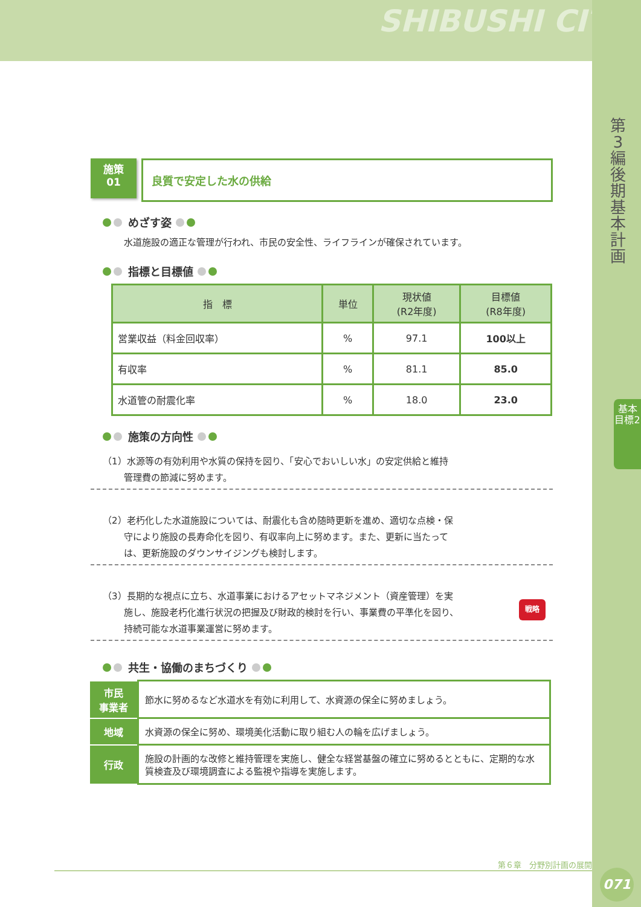SHIBUSHI CITY
第3編 後期基本計画
基本目標2
施策
01
良質で安定した水の供給
めざす姿
水道施設の適正な管理が行われ、市民の安全性、ライフラインが確保されています。
指標と目標値
| 指 標 | 単位 | 現状値 (R2年度) | 目標値 (R8年度) |
| --- | --- | --- | --- |
| 営業収益（料金回収率） | % | 97.1 | 100以上 |
| 有収率 | % | 81.1 | 85.0 |
| 水道管の耐震化率 | % | 18.0 | 23.0 |
施策の方向性
（1）水源等の有効利用や水質の保持を図り、「安心でおいしい水」の安定供給と維持
　　 管理費の節減に努めます。
（2）老朽化した水道施設については、耐震化も含め随時更新を進め、適切な点検・保
　　 守により施設の長寿命化を図り、有収率向上に努めます。また、更新に当たって
　　 は、更新施設のダウンサイジングも検討します。
（3）長期的な視点に立ち、水道事業におけるアセットマネジメント（資産管理）を実
　　 施し、施設老朽化進行状況の把握及び財政的検討を行い、事業費の平準化を図り、
　　 持続可能な水道事業運営に努めます。
戦略
共生・協働のまちづくり
| 市民 事業者 | 節水に努めるなど水道水を有効に利用して、水資源の保全に努めましょう。 |
| 地域 | 水資源の保全に努め、環境美化活動に取り組む人の輪を広げましょう。 |
| 行政 | 施設の計画的な改修と維持管理を実施し、健全な経営基盤の確立に努めるとともに、定期的な水質検査及び環境調査による監視や指導を実施します。 |
第６章　分野別計画の展開
071